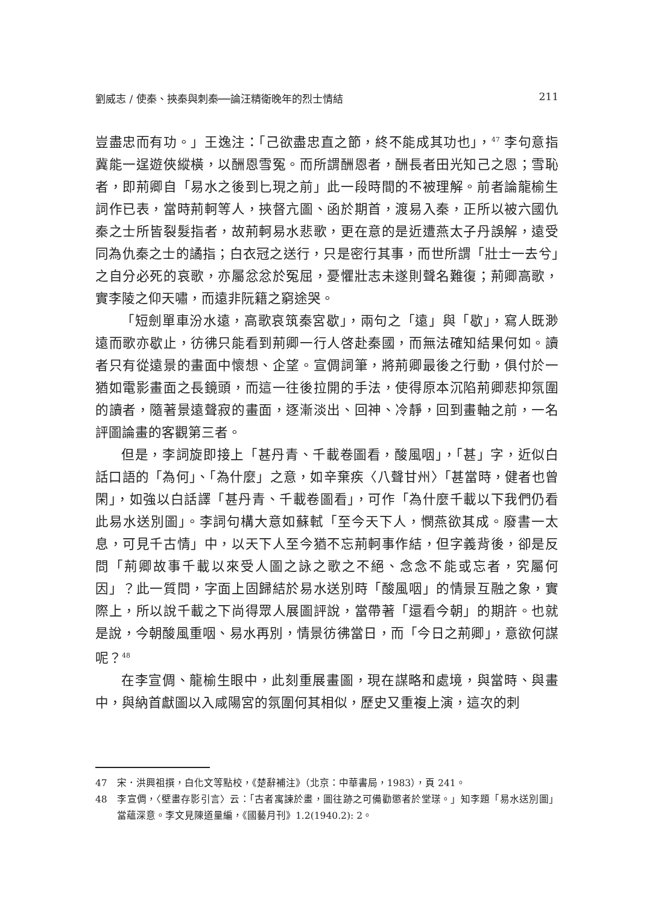劉威志 / 使秦、挾秦與刺秦──論汪精衛晚年的烈士情結 211
豈盡忠而有功。」王逸注：「己欲盡忠直之節，終不能成其功也」，<sup>47</sup> 李句意指冀能一逞遊俠縱橫，以酬恩雪冤。而所謂酬恩者，酬長者田光知己之恩；雪恥者，即荊卿自「易水之後到匕現之前」此一段時間的不被理解。前者論龍榆生詞作已表，當時荊軻等人，挾督亢圖、函於期首，渡易入秦，正所以被六國仇秦之士所皆裂髮指者，故荊軻易水悲歌，更在意的是近遭燕太子丹誤解，遠受同為仇秦之士的譎指；白衣冠之送行，只是密行其事，而世所謂「壯士一去兮」之自分必死的哀歌，亦屬忿忿於冤屈，憂懼壯志未遂則聲名難復；荊卿高歌，實李陵之仰天嘯，而遠非阮籍之窮途哭。
「短劍單車汾水遠，高歌哀筑秦宮歇」，兩句之「遠」與「歇」，寫人既渺遠而歌亦歇止，彷彿只能看到荊卿一行人啓赴秦國，而無法確知結果何如。讀者只有從遠景的畫面中懷想、企望。宣倜詞筆，將荊卿最後之行動，俱付於一猶如電影畫面之長鏡頭，而這一往後拉開的手法，使得原本沉陷荊卿悲抑氛圍的讀者，隨著景遠聲寂的畫面，逐漸淡出、回神、冷靜，回到畫軸之前，一名評圖論畫的客觀第三者。
但是，李詞旋即接上「甚丹青、千載卷圖看，酸風咽」，「甚」字，近似白話口語的「為何」、「為什麼」之意，如辛棄疾〈八聲甘州〉「甚當時，健者也曾閑」，如強以白話譯「甚丹青、千載卷圖看」，可作「為什麼千載以下我們仍看此易水送別圖」。李詞句構大意如蘇軾「至今天下人，憫燕欲其成。廢書一太息，可見千古情」中，以天下人至今猶不忘荊軻事作結，但字義背後，卻是反問「荊卿故事千載以來受人圖之詠之歌之不絕、念念不能或忘者，究屬何因」？此一質問，字面上固歸結於易水送別時「酸風咽」的情景互融之象，實際上，所以說千載之下尚得眾人展圖評說，當帶著「還看今朝」的期許。也就是說，今朝酸風重咽、易水再別，情景彷彿當日，而「今日之荊卿」，意欲何謀呢？<sup>48</sup>
在李宣倜、龍榆生眼中，此刻重展畫圖，現在謀略和處境，與當時、與畫中，與納首獻圖以入咸陽宮的氛圍何其相似，歷史又重複上演，這次的刺
47　宋．洪興祖撰，白化文等點校，《楚辭補注》（北京：中華書局，1983），頁 241。
48　李宣倜，〈壁畫存影引言〉云：「古者寓諫於畫，圖往跡之可備勸懲者於堂瑹。」知李題「易水送別圖」當蘊深意。李文見陳道量編，《國藝月刊》1.2(1940.2): 2。